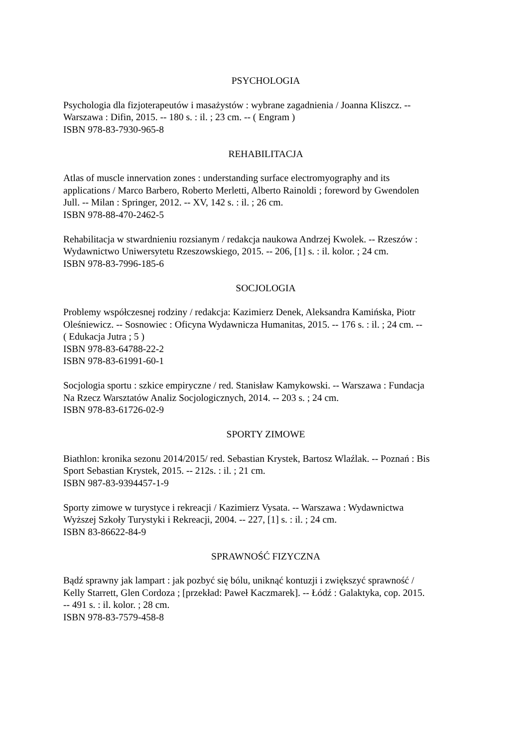PSYCHOLOGIA
Psychologia dla fizjoterapeutów i masażystów : wybrane zagadnienia / Joanna Kliszcz. --
Warszawa : Difin, 2015. -- 180 s. : il. ; 23 cm. -- ( Engram )
ISBN 978-83-7930-965-8
REHABILITACJA
Atlas of muscle innervation zones : understanding surface electromyography and its
applications / Marco Barbero, Roberto Merletti, Alberto Rainoldi ; foreword by Gwendolen
Jull. -- Milan : Springer, 2012. -- XV, 142 s. : il. ; 26 cm.
ISBN 978-88-470-2462-5
Rehabilitacja w stwardnieniu rozsianym / redakcja naukowa Andrzej Kwolek. -- Rzeszów :
Wydawnictwo Uniwersytetu Rzeszowskiego, 2015. -- 206, [1] s. : il. kolor. ; 24 cm.
ISBN 978-83-7996-185-6
SOCJOLOGIA
Problemy współczesnej rodziny / redakcja: Kazimierz Denek, Aleksandra Kamińska, Piotr
Oleśniewicz. -- Sosnowiec : Oficyna Wydawnicza Humanitas, 2015. -- 176 s. : il. ; 24 cm. --
( Edukacja Jutra ; 5 )
ISBN 978-83-64788-22-2
ISBN 978-83-61991-60-1
Socjologia sportu : szkice empiryczne / red. Stanisław Kamykowski. -- Warszawa : Fundacja
Na Rzecz Warsztatów Analiz Socjologicznych, 2014. -- 203 s. ; 24 cm.
ISBN 978-83-61726-02-9
SPORTY ZIMOWE
Biathlon: kronika sezonu 2014/2015/ red. Sebastian Krystek, Bartosz Wlaźlak. -- Poznań : Bis
Sport Sebastian Krystek, 2015. -- 212s. : il. ; 21 cm.
ISBN 987-83-9394457-1-9
Sporty zimowe w turystyce i rekreacji / Kazimierz Vysata. -- Warszawa : Wydawnictwa
Wyższej Szkoły Turystyki i Rekreacji, 2004. -- 227, [1] s. : il. ; 24 cm.
ISBN 83-86622-84-9
SPRAWNOŚĆ FIZYCZNA
Bądź sprawny jak lampart : jak pozbyć się bólu, uniknąć kontuzji i zwiększyć sprawność /
Kelly Starrett, Glen Cordoza ; [przekład: Paweł Kaczmarek]. -- Łódź : Galaktyka, cop. 2015.
-- 491 s. : il. kolor. ; 28 cm.
ISBN 978-83-7579-458-8